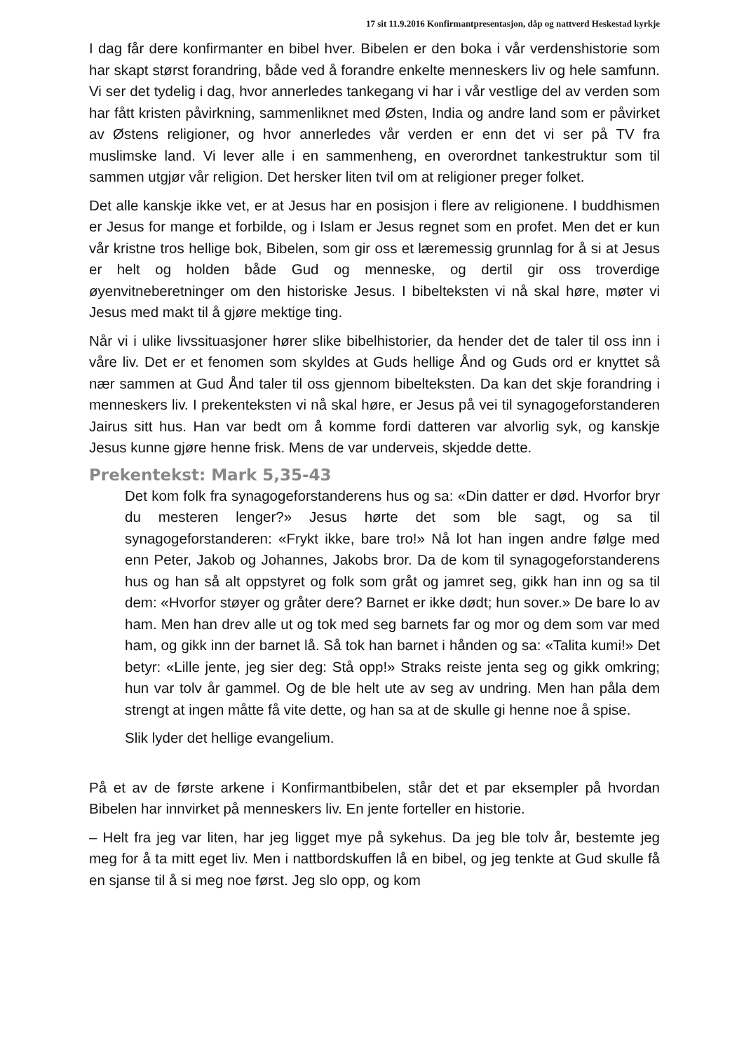17 sit 11.9.2016 Konfirmantpresentasjon, dåp og nattverd Heskestad kyrkje
I dag får dere konfirmanter en bibel hver. Bibelen er den boka i vår verdenshistorie som har skapt størst forandring, både ved å forandre enkelte menneskers liv og hele samfunn. Vi ser det tydelig i dag, hvor annerledes tankegang vi har i vår vestlige del av verden som har fått kristen påvirkning, sammenliknet med Østen, India og andre land som er påvirket av Østens religioner, og hvor annerledes vår verden er enn det vi ser på TV fra muslimske land. Vi lever alle i en sammenheng, en overordnet tankestruktur som til sammen utgjør vår religion. Det hersker liten tvil om at religioner preger folket.
Det alle kanskje ikke vet, er at Jesus har en posisjon i flere av religionene. I buddhismen er Jesus for mange et forbilde, og i Islam er Jesus regnet som en profet. Men det er kun vår kristne tros hellige bok, Bibelen, som gir oss et læremessig grunnlag for å si at Jesus er helt og holden både Gud og menneske, og dertil gir oss troverdige øyenvitneberetninger om den historiske Jesus. I bibelteksten vi nå skal høre, møter vi Jesus med makt til å gjøre mektige ting.
Når vi i ulike livssituasjoner hører slike bibelhistorier, da hender det de taler til oss inn i våre liv. Det er et fenomen som skyldes at Guds hellige Ånd og Guds ord er knyttet så nær sammen at Gud Ånd taler til oss gjennom bibelteksten. Da kan det skje forandring i menneskers liv. I prekenteksten vi nå skal høre, er Jesus på vei til synagogeforstanderen Jairus sitt hus. Han var bedt om å komme fordi datteren var alvorlig syk, og kanskje Jesus kunne gjøre henne frisk. Mens de var underveis, skjedde dette.
Prekentekst: Mark 5,35-43
Det kom folk fra synagogeforstanderens hus og sa: «Din datter er død. Hvorfor bryr du mesteren lenger?» Jesus hørte det som ble sagt, og sa til synagogeforstanderen: «Frykt ikke, bare tro!» Nå lot han ingen andre følge med enn Peter, Jakob og Johannes, Jakobs bror. Da de kom til synagogeforstanderens hus og han så alt oppstyret og folk som gråt og jamret seg, gikk han inn og sa til dem: «Hvorfor støyer og gråter dere? Barnet er ikke dødt; hun sover.» De bare lo av ham. Men han drev alle ut og tok med seg barnets far og mor og dem som var med ham, og gikk inn der barnet lå. Så tok han barnet i hånden og sa: «Talita kumi!» Det betyr: «Lille jente, jeg sier deg: Stå opp!» Straks reiste jenta seg og gikk omkring; hun var tolv år gammel. Og de ble helt ute av seg av undring. Men han påla dem strengt at ingen måtte få vite dette, og han sa at de skulle gi henne noe å spise.
Slik lyder det hellige evangelium.
På et av de første arkene i Konfirmantbibelen, står det et par eksempler på hvordan Bibelen har innvirket på menneskers liv. En jente forteller en historie.
– Helt fra jeg var liten, har jeg ligget mye på sykehus. Da jeg ble tolv år, bestemte jeg meg for å ta mitt eget liv. Men i nattbordskuffen lå en bibel, og jeg tenkte at Gud skulle få en sjanse til å si meg noe først. Jeg slo opp, og kom